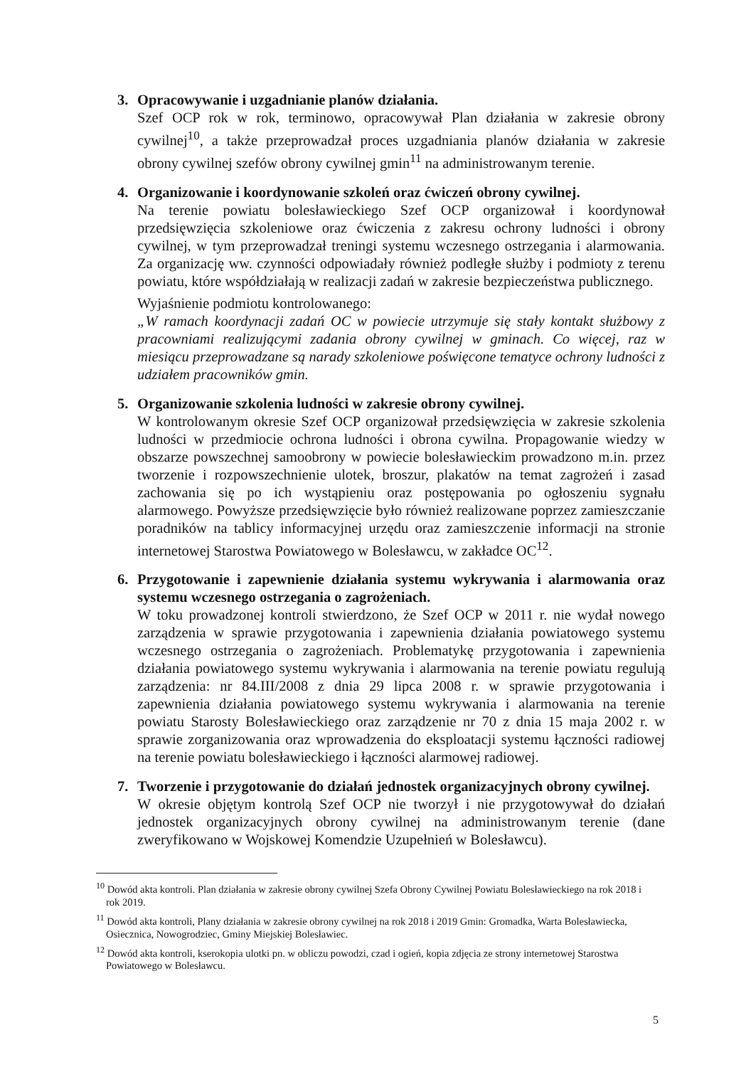3. Opracowywanie i uzgadnianie planów działania.
Szef OCP rok w rok, terminowo, opracowywał Plan działania w zakresie obrony cywilnej<sup>10</sup>, a także przeprowadzał proces uzgadniania planów działania w zakresie obrony cywilnej szefów obrony cywilnej gmin<sup>11</sup> na administrowanym terenie.
4. Organizowanie i koordynowanie szkoleń oraz ćwiczeń obrony cywilnej.
Na terenie powiatu bolesławieckiego Szef OCP organizował i koordynował przedsięwzięcia szkoleniowe oraz ćwiczenia z zakresu ochrony ludności i obrony cywilnej, w tym przeprowadzał treningi systemu wczesnego ostrzegania i alarmowania. Za organizację ww. czynności odpowiadały również podległe służby i podmioty z terenu powiatu, które współdziałają w realizacji zadań w zakresie bezpieczeństwa publicznego.
Wyjaśnienie podmiotu kontrolowanego:
„W ramach koordynacji zadań OC w powiecie utrzymuje się stały kontakt służbowy z pracowniami realizującymi zadania obrony cywilnej w gminach. Co więcej, raz w miesiącu przeprowadzane są narady szkoleniowe poświęcone tematyce ochrony ludności z udziałem pracowników gmin.
5. Organizowanie szkolenia ludności w zakresie obrony cywilnej.
W kontrolowanym okresie Szef OCP organizował przedsięwzięcia w zakresie szkolenia ludności w przedmiocie ochrona ludności i obrona cywilna. Propagowanie wiedzy w obszarze powszechnej samoobrony w powiecie bolesławieckim prowadzono m.in. przez tworzenie i rozpowszechnienie ulotek, broszur, plakatów na temat zagrożeń i zasad zachowania się po ich wystąpieniu oraz postępowania po ogłoszeniu sygnału alarmowego. Powyższe przedsięwzięcie było również realizowane poprzez zamieszczanie poradników na tablicy informacyjnej urzędu oraz zamieszczenie informacji na stronie internetowej Starostwa Powiatowego w Bolesławcu, w zakładce OC<sup>12</sup>.
6. Przygotowanie i zapewnienie działania systemu wykrywania i alarmowania oraz systemu wczesnego ostrzegania o zagrożeniach.
W toku prowadzonej kontroli stwierdzono, że Szef OCP w 2011 r. nie wydał nowego zarządzenia w sprawie przygotowania i zapewnienia działania powiatowego systemu wczesnego ostrzegania o zagrożeniach. Problematykę przygotowania i zapewnienia działania powiatowego systemu wykrywania i alarmowania na terenie powiatu regulują zarządzenia: nr 84.III/2008 z dnia 29 lipca 2008 r. w sprawie przygotowania i zapewnienia działania powiatowego systemu wykrywania i alarmowania na terenie powiatu Starosty Bolesławieckiego oraz zarządzenie nr 70 z dnia 15 maja 2002 r. w sprawie zorganizowania oraz wprowadzenia do eksploatacji systemu łączności radiowej na terenie powiatu bolesławieckiego i łączności alarmowej radiowej.
7. Tworzenie i przygotowanie do działań jednostek organizacyjnych obrony cywilnej.
W okresie objętym kontrolą Szef OCP nie tworzył i nie przygotowywał do działań jednostek organizacyjnych obrony cywilnej na administrowanym terenie (dane zweryfikowano w Wojskowej Komendzie Uzupełnień w Bolesławcu).
<sup>10</sup> Dowód akta kontroli. Plan działania w zakresie obrony cywilnej Szefa Obrony Cywilnej Powiatu Bolesławieckiego na rok 2018 i rok 2019.
<sup>11</sup> Dowód akta kontroli, Plany działania w zakresie obrony cywilnej na rok 2018 i 2019 Gmin: Gromadka, Warta Bolesławiecka, Osiecznica, Nowogrodziec, Gminy Miejskiej Bolesławiec.
<sup>12</sup> Dowód akta kontroli, kserokopia ulotki pn. w obliczu powodzi, czad i ogień, kopia zdjęcia ze strony internetowej Starostwa Powiatowego w Bolesławcu.
5